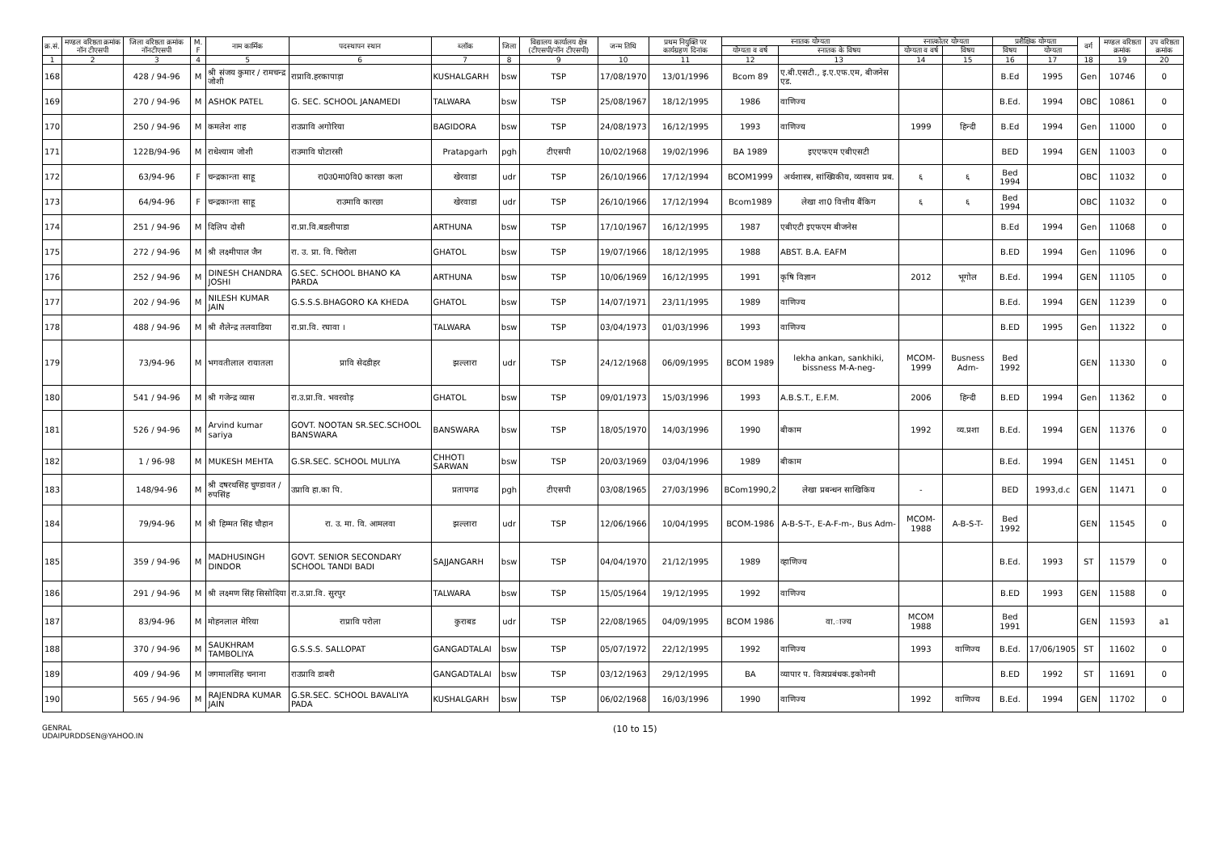| क्र.सं. | मण्डल वरिष्ठता क्रमांक नॉन टीएसपी | जिला वरिष्ठता क्रमांक नॉनटीएसपी | M. F | नाम कार्मिक | पदस्थापन स्थान | ब्लॉक | जिला | विद्यालय कार्यालय क्षेत्र (टीएसपी/नॉन टीएसपी) | जन्म तिथि | प्रथम नियुक्ति पर कार्यग्रहण दिनांक | स्नातक योग्यता | | स्नात्कोतर योग्यता | | प्रशैक्षिक योग्यता | | वर्ग | मण्डल वरिष्ठता क्रमांक | उप वरिष्ठता क्रमांक |
| --- | --- | --- | --- | --- | --- | --- | --- | --- | --- | --- | --- | --- | --- | --- | --- | --- | --- | --- | --- |
| | | | | | | | | | | | योग्यता व वर्ष | स्नातक के विषय | योग्यता व वर्ष | विषय | विषय | योग्यता | | | |
| 1 | 2 | 3 | 4 | 5 | 6 | 7 | 8 | 9 | 10 | 11 | 12 | 13 | 14 | 15 | 16 | 17 | 18 | 19 | 20 |
| 168 | | 428 / 94-96 | M | श्री संजय कुमार / रामचन्द्र जोशी | राप्रावि.हरकापाड़ा | KUSHALGARH | bsw | TSP | 17/08/1970 | 13/01/1996 | Bcom 89 | ए.बी.एसटी., इ.ए.एफ.एम, बीजनेस एड. | | | B.Ed | 1995 | Gen | 10746 | 0 |
| 169 | | 270 / 94-96 | M | ASHOK PATEL | G. SEC. SCHOOL JANAMEDI | TALWARA | bsw | TSP | 25/08/1967 | 18/12/1995 | 1986 | वाणिज्य | | | B.Ed. | 1994 | OBC | 10861 | 0 |
| 170 | | 250 / 94-96 | M | कमलेश शाह | राउप्रावि अगोरिया | BAGIDORA | bsw | TSP | 24/08/1973 | 16/12/1995 | 1993 | वाणिज्य | 1999 | हिन्दी | B.Ed | 1994 | Gen | 11000 | 0 |
| 171 | | 122B/94-96 | M | राधेश्याम जोशी | राउमावि घोटारसी | Pratapgarh | pgh | टीएसपी | 10/02/1968 | 19/02/1996 | BA 1989 | इएएफएम एबीएसटी | | | BED | 1994 | GEN | 11003 | 0 |
| 172 | | 63/94-96 | F | चन्द्रकान्ता साहू | रा0उ0मा0वि0 कारछा कला | खेरवाडा | udr | TSP | 26/10/1966 | 17/12/1994 | BCOM1999 | अर्थशास्त्र, सांख्यिकीय, व्यवसाय प्रब. | ६ | ६ | Bed 1994 | | OBC | 11032 | 0 |
| 173 | | 64/94-96 | F | चन्द्रकान्ता साहू | राउमावि कारछा | खेरवाडा | udr | TSP | 26/10/1966 | 17/12/1994 | Bcom1989 | लेखा शा0 वित्तीय बैंकिग | ६ | ६ | Bed 1994 | | OBC | 11032 | 0 |
| 174 | | 251 / 94-96 | M | दिलिप दोसी | रा.प्रा.वि.बडलीपाडा | ARTHUNA | bsw | TSP | 17/10/1967 | 16/12/1995 | 1987 | एबीएटी इएफएम बीजनेस | | | B.Ed | 1994 | Gen | 11068 | 0 |
| 175 | | 272 / 94-96 | M | श्री लक्ष्मीपाल जैन | रा. उ. प्रा. वि. चिरोला | GHATOL | bsw | TSP | 19/07/1966 | 18/12/1995 | 1988 | ABST. B.A. EAFM | | | B.ED | 1994 | Gen | 11096 | 0 |
| 176 | | 252 / 94-96 | M | DINESH CHANDRA JOSHI | G.SEC. SCHOOL BHANO KA PARDA | ARTHUNA | bsw | TSP | 10/06/1969 | 16/12/1995 | 1991 | कृषि विज्ञान | 2012 | भूगोल | B.Ed. | 1994 | GEN | 11105 | 0 |
| 177 | | 202 / 94-96 | M | NILESH KUMAR JAIN | G.S.S.S.BHAGORO KA KHEDA | GHATOL | bsw | TSP | 14/07/1971 | 23/11/1995 | 1989 | वाणिज्य | | | B.Ed. | 1994 | GEN | 11239 | 0 |
| 178 | | 488 / 94-96 | M | श्री शैलेन्द्र तलवाडिया | रा.प्रा.वि. रघावा । | TALWARA | bsw | TSP | 03/04/1973 | 01/03/1996 | 1993 | वाणिज्य | | | B.ED | 1995 | Gen | 11322 | 0 |
| 179 | | 73/94-96 | M | भगवतीलाल रायातला | प्रावि सेदडीहर | झल्लारा | udr | TSP | 24/12/1968 | 06/09/1995 | BCOM 1989 | lekha ankan, sankhiki, bissness M-A-neg- | MCOM-1999 | Busness Adm- | Bed 1992 | | GEN | 11330 | 0 |
| 180 | | 541 / 94-96 | M | श्री गजेन्द्र व्यास | रा.उ.प्रा.वि. भवरवोड़ | GHATOL | bsw | TSP | 09/01/1973 | 15/03/1996 | 1993 | A.B.S.T., E.F.M. | 2006 | हिन्दी | B.ED | 1994 | Gen | 11362 | 0 |
| 181 | | 526 / 94-96 | M | Arvind kumar sariya | GOVT. NOOTAN SR.SEC.SCHOOL BANSWARA | BANSWARA | bsw | TSP | 18/05/1970 | 14/03/1996 | 1990 | बीकाम | 1992 | व्य.प्रशा | B.Ed. | 1994 | GEN | 11376 | 0 |
| 182 | | 1 / 96-98 | M | MUKESH MEHTA | G.SR.SEC. SCHOOL MULIYA | CHHOTI SARWAN | bsw | TSP | 20/03/1969 | 03/04/1996 | 1989 | बीकाम | | | B.Ed. | 1994 | GEN | 11451 | 0 |
| 183 | | 148/94-96 | M | श्री दषरथसिंह चुण्डावत / रुपसिंह | उप्रावि हा.का पि. | प्रतापगढ | pgh | टीएसपी | 03/08/1965 | 27/03/1996 | BCom1990,2 | लेखा प्रबन्धन साखिकिय | - | | BED | 1993,d.c | GEN | 11471 | 0 |
| 184 | | 79/94-96 | M | श्री हिम्मत सिंह चौहान | रा. उ. मा. वि. आमलवा | झल्लारा | udr | TSP | 12/06/1966 | 10/04/1995 | BCOM-1986 | A-B-S-T-, E-A-F-m-, Bus Adm- | MCOM-1988 | A-B-S-T- | Bed 1992 | | GEN | 11545 | 0 |
| 185 | | 359 / 94-96 | M | MADHUSINGH DINDOR | GOVT. SENIOR SECONDARY SCHOOL TANDI BADI | SAJJANGARH | bsw | TSP | 04/04/1970 | 21/12/1995 | 1989 | व्हाणिज्य | | | B.Ed. | 1993 | ST | 11579 | 0 |
| 186 | | 291 / 94-96 | M | श्री लक्ष्मण सिंह सिसोदिया | रा.उ.प्रा.वि. सुरपुर | TALWARA | bsw | TSP | 15/05/1964 | 19/12/1995 | 1992 | वाणिज्य | | | B.ED | 1993 | GEN | 11588 | 0 |
| 187 | | 83/94-96 | M | मोहनलाल मेरिया | राप्रावि परोला | कुराबड | udr | TSP | 22/08/1965 | 04/09/1995 | BCOM 1986 | वा.ाज्य | MCOM 1988 | | Bed 1991 | | GEN | 11593 | a1 |
| 188 | | 370 / 94-96 | M | SAUKHRAM TAMBOLIYA | G.S.S.S. SALLOPAT | GANGADTALAI | bsw | TSP | 05/07/1972 | 22/12/1995 | 1992 | वाणिज्य | 1993 | वाणिज्य | B.Ed. | 17/06/1905 | ST | 11602 | 0 |
| 189 | | 409 / 94-96 | M | जगमालसिंह चनाना | राउप्रावि डाबरी | GANGADTALAI | bsw | TSP | 03/12/1963 | 29/12/1995 | BA | व्यापार प. वित्यप्रबंधक.इकोनमी | | | B.ED | 1992 | ST | 11691 | 0 |
| 190 | | 565 / 94-96 | M | RAJENDRA KUMAR JAIN | G.SR.SEC. SCHOOL BAVALIYA PADA | KUSHALGARH | bsw | TSP | 06/02/1968 | 16/03/1996 | 1990 | वाणिज्य | 1992 | वाणिज्य | B.Ed. | 1994 | GEN | 11702 | 0 |
GENRAL
UDAIPURDDSEN@YAHOO.IN
(10 to 15)